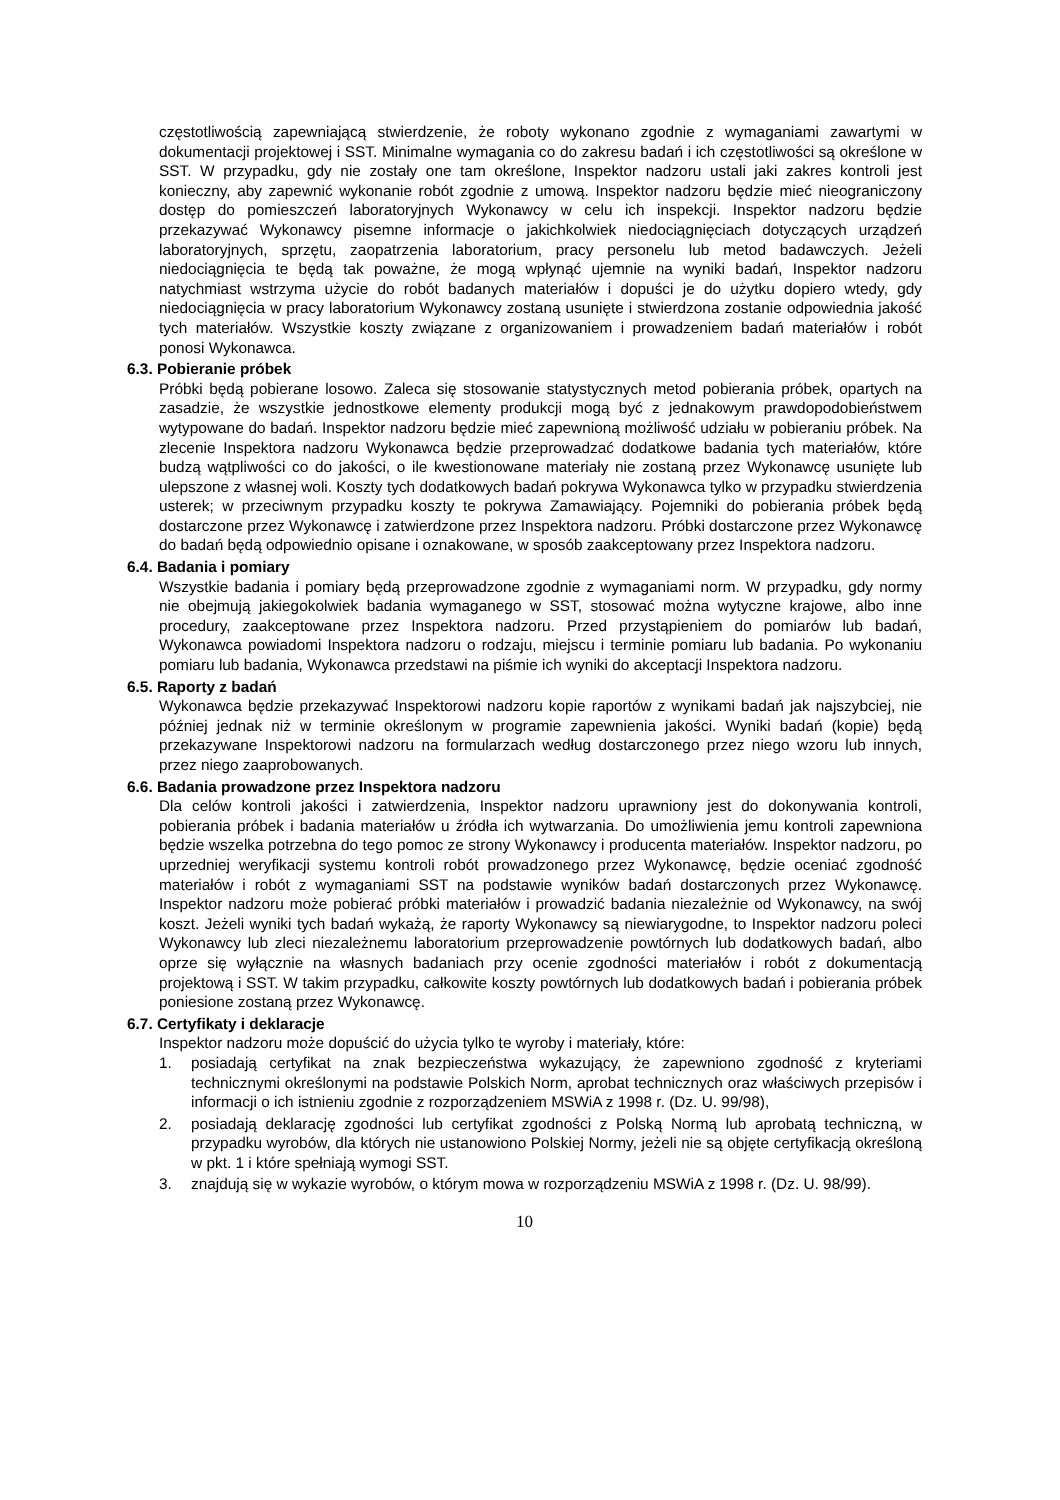częstotliwością zapewniającą stwierdzenie, że roboty wykonano zgodnie z wymaganiami zawartymi w dokumentacji projektowej i SST. Minimalne wymagania co do zakresu badań i ich częstotliwości są określone w SST. W przypadku, gdy nie zostały one tam określone, Inspektor nadzoru ustali jaki zakres kontroli jest konieczny, aby zapewnić wykonanie robót zgodnie z umową. Inspektor nadzoru będzie mieć nieograniczony dostęp do pomieszczeń laboratoryjnych Wykonawcy w celu ich inspekcji. Inspektor nadzoru będzie przekazywać Wykonawcy pisemne informacje o jakichkolwiek niedociągnięciach dotyczących urządzeń laboratoryjnych, sprzętu, zaopatrzenia laboratorium, pracy personelu lub metod badawczych. Jeżeli niedociągnięcia te będą tak poważne, że mogą wpłynąć ujemnie na wyniki badań, Inspektor nadzoru natychmiast wstrzyma użycie do robót badanych materiałów i dopuści je do użytku dopiero wtedy, gdy niedociągnięcia w pracy laboratorium Wykonawcy zostaną usunięte i stwierdzona zostanie odpowiednia jakość tych materiałów. Wszystkie koszty związane z organizowaniem i prowadzeniem badań materiałów i robót ponosi Wykonawca.
6.3. Pobieranie próbek
Próbki będą pobierane losowo. Zaleca się stosowanie statystycznych metod pobierania próbek, opartych na zasadzie, że wszystkie jednostkowe elementy produkcji mogą być z jednakowym prawdopodobieństwem wytypowane do badań. Inspektor nadzoru będzie mieć zapewnioną możliwość udziału w pobieraniu próbek. Na zlecenie Inspektora nadzoru Wykonawca będzie przeprowadzać dodatkowe badania tych materiałów, które budzą wątpliwości co do jakości, o ile kwestionowane materiały nie zostaną przez Wykonawcę usunięte lub ulepszone z własnej woli. Koszty tych dodatkowych badań pokrywa Wykonawca tylko w przypadku stwierdzenia usterek; w przeciwnym przypadku koszty te pokrywa Zamawiający. Pojemniki do pobierania próbek będą dostarczone przez Wykonawcę i zatwierdzone przez Inspektora nadzoru. Próbki dostarczone przez Wykonawcę do badań będą odpowiednio opisane i oznakowane, w sposób zaakceptowany przez Inspektora nadzoru.
6.4. Badania i pomiary
Wszystkie badania i pomiary będą przeprowadzone zgodnie z wymaganiami norm. W przypadku, gdy normy nie obejmują jakiegokolwiek badania wymaganego w SST, stosować można wytyczne krajowe, albo inne procedury, zaakceptowane przez Inspektora nadzoru. Przed przystąpieniem do pomiarów lub badań, Wykonawca powiadomi Inspektora nadzoru o rodzaju, miejscu i terminie pomiaru lub badania. Po wykonaniu pomiaru lub badania, Wykonawca przedstawi na piśmie ich wyniki do akceptacji Inspektora nadzoru.
6.5. Raporty z badań
Wykonawca będzie przekazywać Inspektorowi nadzoru kopie raportów z wynikami badań jak najszybciej, nie później jednak niż w terminie określonym w programie zapewnienia jakości. Wyniki badań (kopie) będą przekazywane Inspektorowi nadzoru na formularzach według dostarczonego przez niego wzoru lub innych, przez niego zaaprobowanych.
6.6. Badania prowadzone przez Inspektora nadzoru
Dla celów kontroli jakości i zatwierdzenia, Inspektor nadzoru uprawniony jest do dokonywania kontroli, pobierania próbek i badania materiałów u źródła ich wytwarzania. Do umożliwienia jemu kontroli zapewniona będzie wszelka potrzebna do tego pomoc ze strony Wykonawcy i producenta materiałów. Inspektor nadzoru, po uprzedniej weryfikacji systemu kontroli robót prowadzonego przez Wykonawcę, będzie oceniać zgodność materiałów i robót z wymaganiami SST na podstawie wyników badań dostarczonych przez Wykonawcę. Inspektor nadzoru może pobierać próbki materiałów i prowadzić badania niezależnie od Wykonawcy, na swój koszt. Jeżeli wyniki tych badań wykażą, że raporty Wykonawcy są niewiarygodne, to Inspektor nadzoru poleci Wykonawcy lub zleci niezależnemu laboratorium przeprowadzenie powtórnych lub dodatkowych badań, albo oprze się wyłącznie na własnych badaniach przy ocenie zgodności materiałów i robót z dokumentacją projektową i SST. W takim przypadku, całkowite koszty powtórnych lub dodatkowych badań i pobierania próbek poniesione zostaną przez Wykonawcę.
6.7. Certyfikaty i deklaracje
Inspektor nadzoru może dopuścić do użycia tylko te wyroby i materiały, które:
1. posiadają certyfikat na znak bezpieczeństwa wykazujący, że zapewniono zgodność z kryteriami technicznymi określonymi na podstawie Polskich Norm, aprobat technicznych oraz właściwych przepisów i informacji o ich istnieniu zgodnie z rozporządzeniem MSWiA z 1998 r. (Dz. U. 99/98),
2. posiadają deklarację zgodności lub certyfikat zgodności z Polską Normą lub aprobatą techniczną, w przypadku wyrobów, dla których nie ustanowiono Polskiej Normy, jeżeli nie są objęte certyfikacją określoną w pkt. 1 i które spełniają wymogi SST.
3. znajdują się w wykazie wyrobów, o którym mowa w rozporządzeniu MSWiA z 1998 r. (Dz. U. 98/99).
10